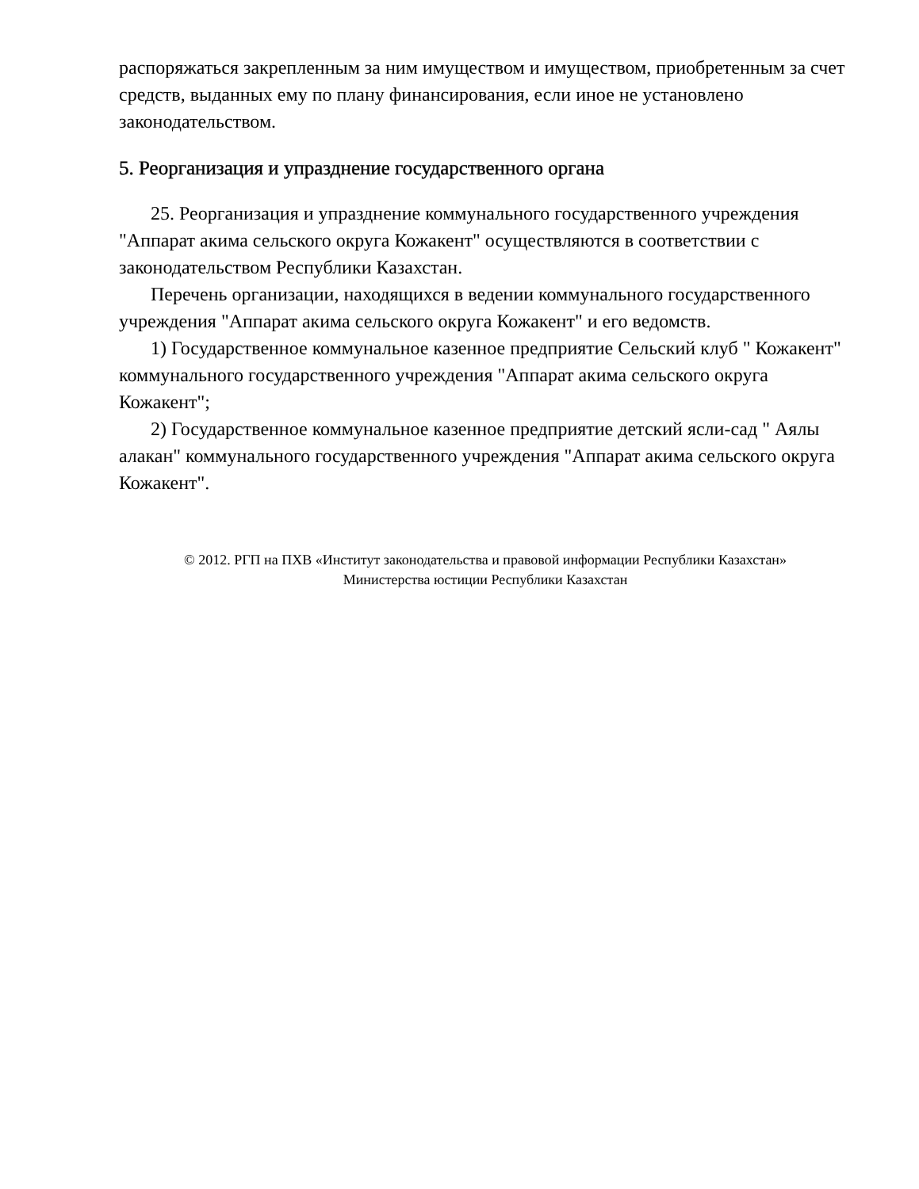распоряжаться закрепленным за ним имуществом и имуществом, приобретенным за счет средств, выданных ему по плану финансирования, если иное не установлено законодательством.
5. Реорганизация и упразднение государственного органа
25. Реорганизация и упразднение коммунального государственного учреждения "Аппарат акима сельского округа Кожакент" осуществляются в соответствии с законодательством Республики Казахстан.
Перечень организации, находящихся в ведении коммунального государственного учреждения "Аппарат акима сельского округа Кожакент" и его ведомств.
1) Государственное коммунальное казенное предприятие Сельский клуб " Кожакент" коммунального государственного учреждения "Аппарат акима сельского округа Кожакент";
2) Государственное коммунальное казенное предприятие детский ясли-сад " Аялы алакан" коммунального государственного учреждения "Аппарат акима сельского округа Кожакент".
© 2012. РГП на ПХВ «Институт законодательства и правовой информации Республики Казахстан»
Министерства юстиции Республики Казахстан